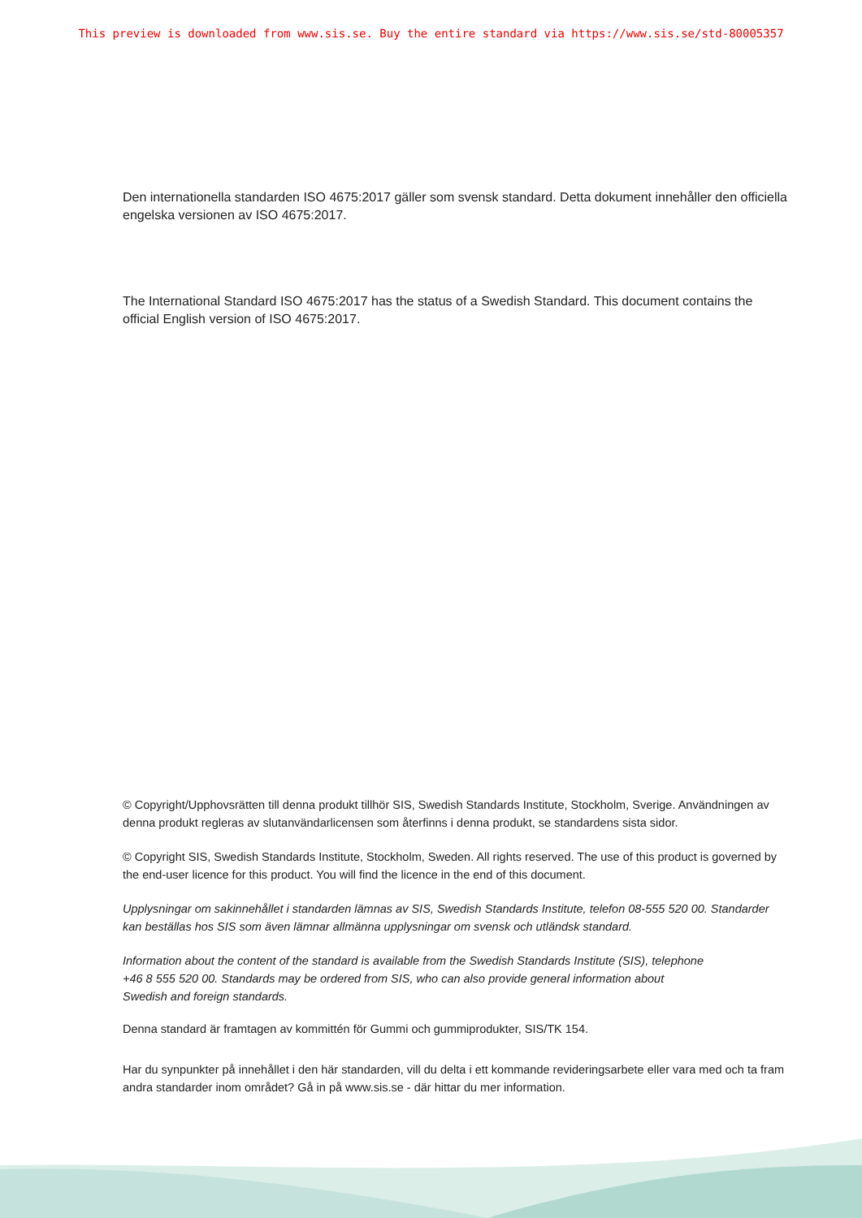This preview is downloaded from www.sis.se. Buy the entire standard via https://www.sis.se/std-80005357
Den internationella standarden ISO 4675:2017 gäller som svensk standard. Detta dokument innehåller den officiella engelska versionen av ISO 4675:2017.
The International Standard ISO 4675:2017 has the status of a Swedish Standard. This document contains the official English version of ISO 4675:2017.
© Copyright/Upphovsrätten till denna produkt tillhör SIS, Swedish Standards Institute, Stockholm, Sverige. Användningen av denna produkt regleras av slutanvändarlicensen som återfinns i denna produkt, se standardens sista sidor.
© Copyright SIS, Swedish Standards Institute, Stockholm, Sweden. All rights reserved. The use of this product is governed by the end-user licence for this product. You will find the licence in the end of this document.
Upplysningar om sakinnehållet i standarden lämnas av SIS, Swedish Standards Institute, telefon 08-555 520 00. Standarder kan beställas hos SIS som även lämnar allmänna upplysningar om svensk och utländsk standard.
Information about the content of the standard is available from the Swedish Standards Institute (SIS), telephone +46 8 555 520 00. Standards may be ordered from SIS, who can also provide general information about Swedish and foreign standards.
Denna standard är framtagen av kommittén för Gummi och gummiprodukter, SIS/TK 154.
Har du synpunkter på innehållet i den här standarden, vill du delta i ett kommande revideringsarbete eller vara med och ta fram andra standarder inom området? Gå in på www.sis.se - där hittar du mer information.